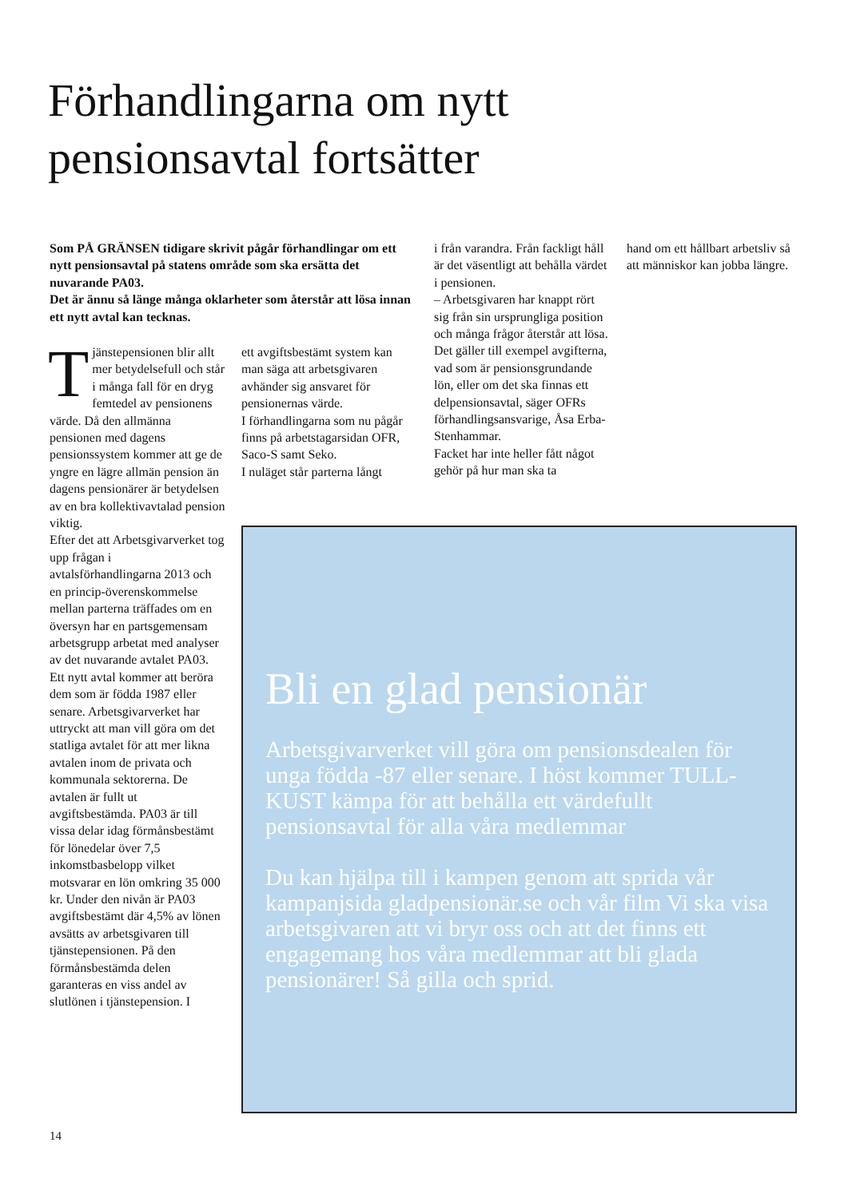Förhandlingarna om nytt
pensionsavtal fortsätter
Som PÅ GRÄNSEN tidigare skrivit pågår förhandlingar om ett nytt pensionsavtal på statens område som ska ersätta det nuvarande PA03.
Det är ännu så länge många oklarheter som återstår att lösa innan ett nytt avtal kan tecknas.
Tjänstepensionen blir allt mer betydelsefull och står i många fall för en dryg femtedel av pensionens värde. Då den allmänna pensionen med dagens pensionssystem kommer att ge de yngre en lägre allmän pension än dagens pensionärer är betydelsen av en bra kollektivavtalad pension viktig.
Efter det att Arbetsgivarverket tog upp frågan i avtalsförhandlingarna 2013 och en princip-överenskommelse mellan parterna träffades om en översyn har en partsgemensam arbetsgrupp arbetat med analyser av det nuvarande avtalet PA03. Ett nytt avtal kommer att beröra dem som är födda 1987 eller senare. Arbetsgivarverket har uttryckt att man vill göra om det statliga avtalet för att mer likna avtalen inom de privata och kommunala sektorerna. De avtalen är fullt ut avgiftsbestämda. PA03 är till vissa delar idag förmånsbestämt för lönedelar över 7,5 inkomstbasbelopp vilket motsvarar en lön omkring 35 000 kr. Under den nivån är PA03 avgiftsbestämt där 4,5% av lönen avsätts av arbetsgivaren till tjänstepensionen. På den förmånsbestämda delen garanteras en viss andel av slutlönen i tjänstepension. I
ett avgiftsbestämt system kan man säga att arbetsgivaren avhänder sig ansvaret för pensionernas värde.
I förhandlingarna som nu pågår finns på arbetstagarsidan OFR, Saco-S samt Seko.
I nuläget står parterna långt
i från varandra. Från fackligt håll är det väsentligt att behålla värdet i pensionen.
– Arbetsgivaren har knappt rört sig från sin ursprungliga position och många frågor återstår att lösa. Det gäller till exempel avgifterna, vad som är pensionsgrundande lön, eller om det ska finnas ett delpensionsavtal, säger OFRs förhandlingsansvarige, Åsa Erba-Stenhammar.
Facket har inte heller fått något gehör på hur man ska ta
hand om ett hållbart arbetsliv så att människor kan jobba längre.
Bli en glad pensionär
Arbetsgivarverket vill göra om pensionsdealen för unga födda -87 eller senare. I höst kommer TULL-KUST kämpa för att behålla ett värdefullt pensionsavtal för alla våra medlemmar
Du kan hjälpa till i kampen genom att sprida vår kampanjsida gladpensionär.se och vår film Vi ska visa arbetsgivaren att vi bryr oss och att det finns ett engagemang hos våra medlemmar att bli glada pensionärer! Så gilla och sprid.
14